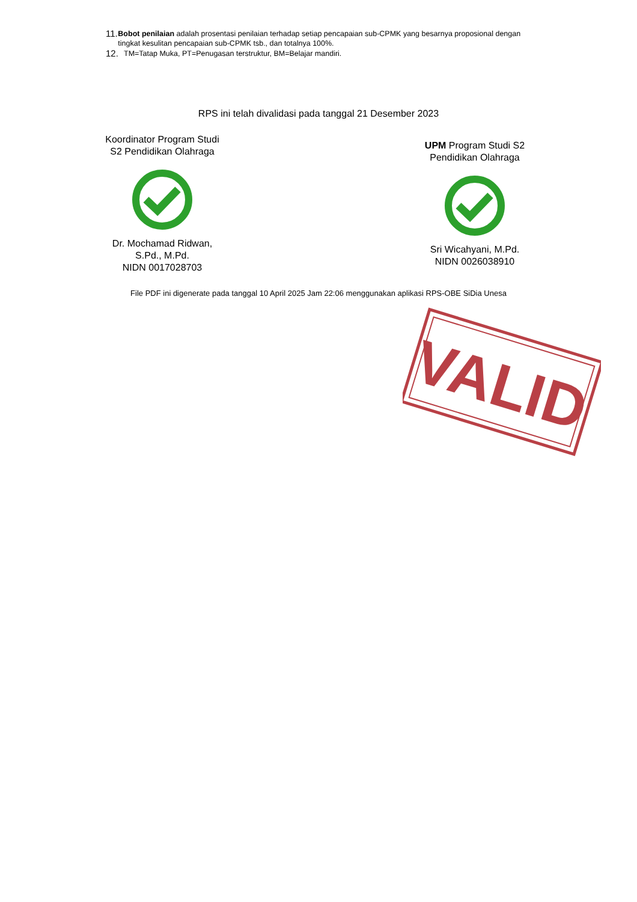11. Bobot penilaian adalah prosentasi penilaian terhadap setiap pencapaian sub-CPMK yang besarnya proposional dengan tingkat kesulitan pencapaian sub-CPMK tsb., dan totalnya 100%.
12. TM=Tatap Muka, PT=Penugasan terstruktur, BM=Belajar mandiri.
RPS ini telah divalidasi pada tanggal 21 Desember 2023
Koordinator Program Studi
S2 Pendidikan Olahraga
Dr. Mochamad Ridwan,
S.Pd., M.Pd.
NIDN 0017028703
UPM Program Studi S2
Pendidikan Olahraga
Sri Wicahyani, M.Pd.
NIDN 0026038910
File PDF ini digenerate pada tanggal 10 April 2025 Jam 22:06 menggunakan aplikasi RPS-OBE SiDia Unesa
VALID